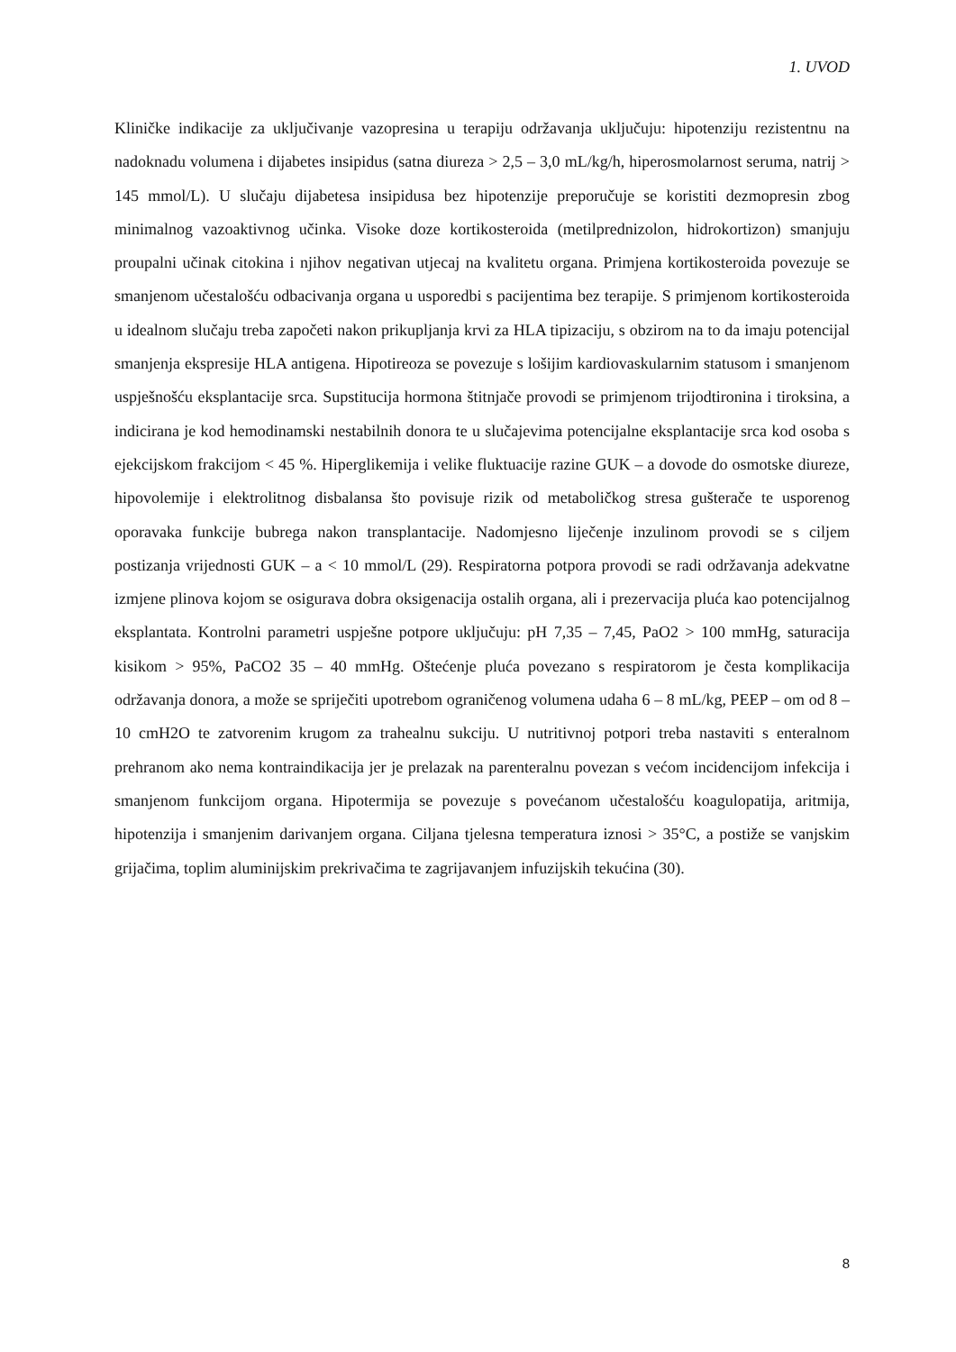1. UVOD
Kliničke indikacije za uključivanje vazopresina u terapiju održavanja uključuju: hipotenziju rezistentnu na nadoknadu volumena i dijabetes insipidus (satna diureza > 2,5 – 3,0 mL/kg/h, hiperosmolarnost seruma, natrij > 145 mmol/L). U slučaju dijabetesa insipidusa bez hipotenzije preporučuje se koristiti dezmopresin zbog minimalnog vazoaktivnog učinka. Visoke doze kortikosteroida (metilprednizolon, hidrokortizon) smanjuju proupalni učinak citokina i njihov negativan utjecaj na kvalitetu organa. Primjena kortikosteroida povezuje se smanjenom učestalošću odbacivanja organa u usporedbi s pacijentima bez terapije. S primjenom kortikosteroida u idealnom slučaju treba započeti nakon prikupljanja krvi za HLA tipizaciju, s obzirom na to da imaju potencijal smanjenja ekspresije HLA antigena. Hipotireoza se povezuje s lošijim kardiovaskularnim statusom i smanjenom uspješnošću eksplantacije srca. Supstitucija hormona štitnjače provodi se primjenom trijodtironina i tiroksina, a indicirana je kod hemodinamski nestabilnih donora te u slučajevima potencijalne eksplantacije srca kod osoba s ejekcijskom frakcijom < 45 %. Hiperglikemija i velike fluktuacije razine GUK – a dovode do osmotske diureze, hipovolemije i elektrolitnog disbalansa što povisuje rizik od metaboličkog stresa gušterače te usporenog oporavaka funkcije bubrega nakon transplantacije. Nadomjesno liječenje inzulinom provodi se s ciljem postizanja vrijednosti GUK – a < 10 mmol/L (29). Respiratorna potpora provodi se radi održavanja adekvatne izmjene plinova kojom se osigurava dobra oksigenacija ostalih organa, ali i prezervacija pluća kao potencijalnog eksplantata. Kontrolni parametri uspješne potpore uključuju: pH 7,35 – 7,45, PaO2 > 100 mmHg, saturacija kisikom > 95%, PaCO2 35 – 40 mmHg. Oštećenje pluća povezano s respiratorom je česta komplikacija održavanja donora, a može se spriječiti upotrebom ograničenog volumena udaha 6 – 8 mL/kg, PEEP – om od 8 – 10 cmH2O te zatvorenim krugom za trahealnu sukciju. U nutritivnoj potpori treba nastaviti s enteralnom prehranom ako nema kontraindikacija jer je prelazak na parenteralnu povezan s većom incidencijom infekcija i smanjenom funkcijom organa. Hipotermija se povezuje s povećanom učestalošću koagulopatija, aritmija, hipotenzija i smanjenim darivanjem organa. Ciljana tjelesna temperatura iznosi > 35°C, a postiže se vanjskim grijačima, toplim aluminijskim prekrivačima te zagrijavanjem infuzijskih tekućina (30).
8